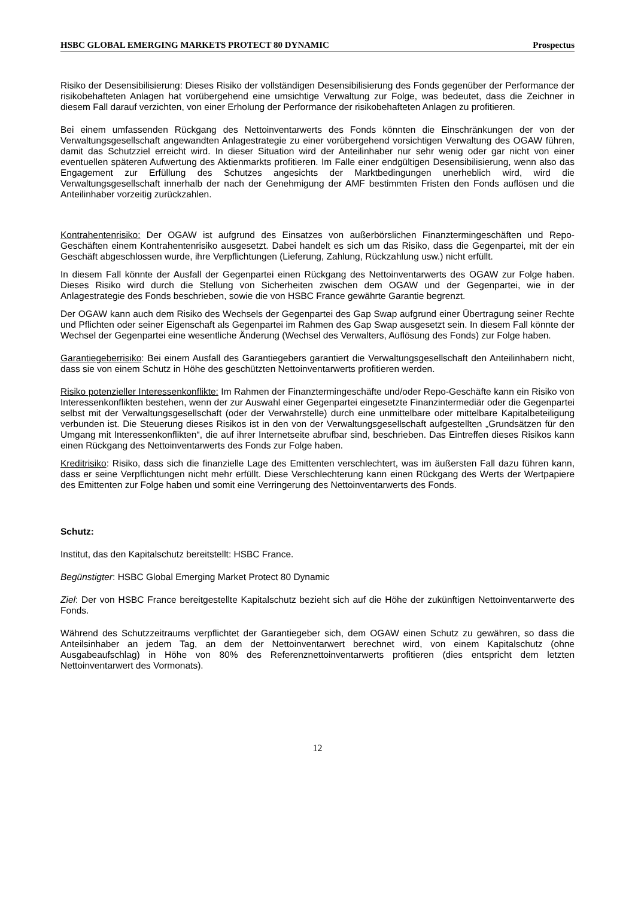HSBC GLOBAL EMERGING MARKETS PROTECT 80 DYNAMIC Prospectus
Risiko der Desensibilisierung: Dieses Risiko der vollständigen Desensibilisierung des Fonds gegenüber der Performance der risikobehafteten Anlagen hat vorübergehend eine umsichtige Verwaltung zur Folge, was bedeutet, dass die Zeichner in diesem Fall darauf verzichten, von einer Erholung der Performance der risikobehafteten Anlagen zu profitieren.
Bei einem umfassenden Rückgang des Nettoinventarwerts des Fonds könnten die Einschränkungen der von der Verwaltungsgesellschaft angewandten Anlagestrategie zu einer vorübergehend vorsichtigen Verwaltung des OGAW führen, damit das Schutzziel erreicht wird. In dieser Situation wird der Anteilinhaber nur sehr wenig oder gar nicht von einer eventuellen späteren Aufwertung des Aktienmarkts profitieren. Im Falle einer endgültigen Desensibilisierung, wenn also das Engagement zur Erfüllung des Schutzes angesichts der Marktbedingungen unerheblich wird, wird die Verwaltungsgesellschaft innerhalb der nach der Genehmigung der AMF bestimmten Fristen den Fonds auflösen und die Anteilinhaber vorzeitig zurückzahlen.
Kontrahentenrisiko: Der OGAW ist aufgrund des Einsatzes von außerbörslichen Finanztermingeschäften und Repo-Geschäften einem Kontrahentenrisiko ausgesetzt. Dabei handelt es sich um das Risiko, dass die Gegenpartei, mit der ein Geschäft abgeschlossen wurde, ihre Verpflichtungen (Lieferung, Zahlung, Rückzahlung usw.) nicht erfüllt.
In diesem Fall könnte der Ausfall der Gegenpartei einen Rückgang des Nettoinventarwerts des OGAW zur Folge haben. Dieses Risiko wird durch die Stellung von Sicherheiten zwischen dem OGAW und der Gegenpartei, wie in der Anlagestrategie des Fonds beschrieben, sowie die von HSBC France gewährte Garantie begrenzt.
Der OGAW kann auch dem Risiko des Wechsels der Gegenpartei des Gap Swap aufgrund einer Übertragung seiner Rechte und Pflichten oder seiner Eigenschaft als Gegenpartei im Rahmen des Gap Swap ausgesetzt sein. In diesem Fall könnte der Wechsel der Gegenpartei eine wesentliche Änderung (Wechsel des Verwalters, Auflösung des Fonds) zur Folge haben.
Garantiegeberrisiko: Bei einem Ausfall des Garantiegebers garantiert die Verwaltungsgesellschaft den Anteilinhabern nicht, dass sie von einem Schutz in Höhe des geschützten Nettoinventarwerts profitieren werden.
Risiko potenzieller Interessenkonflikte: Im Rahmen der Finanztermingeschäfte und/oder Repo-Geschäfte kann ein Risiko von Interessenkonflikten bestehen, wenn der zur Auswahl einer Gegenpartei eingesetzte Finanzintermediär oder die Gegenpartei selbst mit der Verwaltungsgesellschaft (oder der Verwahrstelle) durch eine unmittelbare oder mittelbare Kapitalbeteiligung verbunden ist. Die Steuerung dieses Risikos ist in den von der Verwaltungsgesellschaft aufgestellten „Grundsätzen für den Umgang mit Interessenkonflikten“, die auf ihrer Internetseite abrufbar sind, beschrieben. Das Eintreffen dieses Risikos kann einen Rückgang des Nettoinventarwerts des Fonds zur Folge haben.
Kreditrisiko: Risiko, dass sich die finanzielle Lage des Emittenten verschlechtert, was im äußersten Fall dazu führen kann, dass er seine Verpflichtungen nicht mehr erfüllt. Diese Verschlechterung kann einen Rückgang des Werts der Wertpapiere des Emittenten zur Folge haben und somit eine Verringerung des Nettoinventarwerts des Fonds.
Schutz:
Institut, das den Kapitalschutz bereitstellt: HSBC France.
Begünstigter: HSBC Global Emerging Market Protect 80 Dynamic
Ziel: Der von HSBC France bereitgestellte Kapitalschutz bezieht sich auf die Höhe der zukünftigen Nettoinventarwerte des Fonds.
Während des Schutzzeitraums verpflichtet der Garantiegeber sich, dem OGAW einen Schutz zu gewähren, so dass die Anteilsinhaber an jedem Tag, an dem der Nettoinventarwert berechnet wird, von einem Kapitalschutz (ohne Ausgabeaufschlag) in Höhe von 80% des Referenznettoinventarwerts profitieren (dies entspricht dem letzten Nettoinventarwert des Vormonats).
12